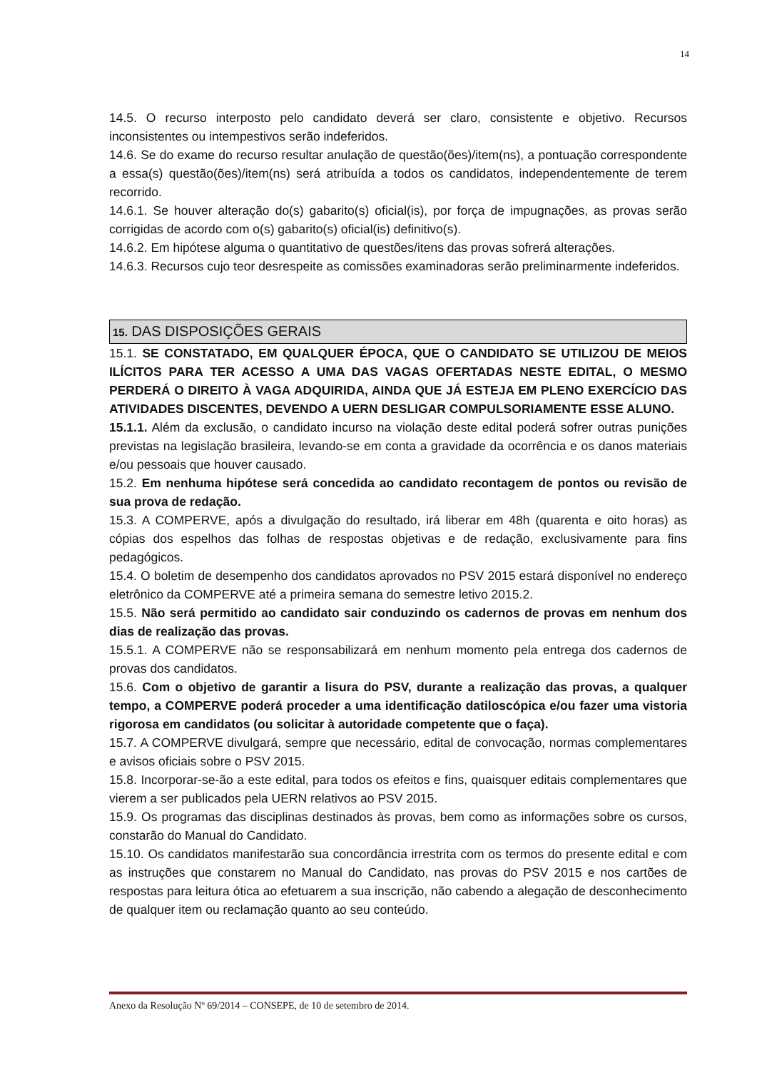14
14.5. O recurso interposto pelo candidato deverá ser claro, consistente e objetivo. Recursos inconsistentes ou intempestivos serão indeferidos.
14.6. Se do exame do recurso resultar anulação de questão(ões)/item(ns), a pontuação correspondente a essa(s) questão(ões)/item(ns) será atribuída a todos os candidatos, independentemente de terem recorrido.
14.6.1. Se houver alteração do(s) gabarito(s) oficial(is), por força de impugnações, as provas serão corrigidas de acordo com o(s) gabarito(s) oficial(is) definitivo(s).
14.6.2. Em hipótese alguma o quantitativo de questões/itens das provas sofrerá alterações.
14.6.3. Recursos cujo teor desrespeite as comissões examinadoras serão preliminarmente indeferidos.
15. DAS DISPOSIÇÕES GERAIS
15.1. SE CONSTATADO, EM QUALQUER ÉPOCA, QUE O CANDIDATO SE UTILIZOU DE MEIOS ILÍCITOS PARA TER ACESSO A UMA DAS VAGAS OFERTADAS NESTE EDITAL, O MESMO PERDERÁ O DIREITO À VAGA ADQUIRIDA, AINDA QUE JÁ ESTEJA EM PLENO EXERCÍCIO DAS ATIVIDADES DISCENTES, DEVENDO A UERN DESLIGAR COMPULSORIAMENTE ESSE ALUNO.
15.1.1. Além da exclusão, o candidato incurso na violação deste edital poderá sofrer outras punições previstas na legislação brasileira, levando-se em conta a gravidade da ocorrência e os danos materiais e/ou pessoais que houver causado.
15.2. Em nenhuma hipótese será concedida ao candidato recontagem de pontos ou revisão de sua prova de redação.
15.3. A COMPERVE, após a divulgação do resultado, irá liberar em 48h (quarenta e oito horas) as cópias dos espelhos das folhas de respostas objetivas e de redação, exclusivamente para fins pedagógicos.
15.4. O boletim de desempenho dos candidatos aprovados no PSV 2015 estará disponível no endereço eletrônico da COMPERVE até a primeira semana do semestre letivo 2015.2.
15.5. Não será permitido ao candidato sair conduzindo os cadernos de provas em nenhum dos dias de realização das provas.
15.5.1. A COMPERVE não se responsabilizará em nenhum momento pela entrega dos cadernos de provas dos candidatos.
15.6. Com o objetivo de garantir a lisura do PSV, durante a realização das provas, a qualquer tempo, a COMPERVE poderá proceder a uma identificação datiloscópica e/ou fazer uma vistoria rigorosa em candidatos (ou solicitar à autoridade competente que o faça).
15.7. A COMPERVE divulgará, sempre que necessário, edital de convocação, normas complementares e avisos oficiais sobre o PSV 2015.
15.8. Incorporar-se-ão a este edital, para todos os efeitos e fins, quaisquer editais complementares que vierem a ser publicados pela UERN relativos ao PSV 2015.
15.9. Os programas das disciplinas destinados às provas, bem como as informações sobre os cursos, constarão do Manual do Candidato.
15.10. Os candidatos manifestarão sua concordância irrestrita com os termos do presente edital e com as instruções que constarem no Manual do Candidato, nas provas do PSV 2015 e nos cartões de respostas para leitura ótica ao efetuarem a sua inscrição, não cabendo a alegação de desconhecimento de qualquer item ou reclamação quanto ao seu conteúdo.
Anexo da Resolução Nº 69/2014 – CONSEPE, de 10 de setembro de 2014.